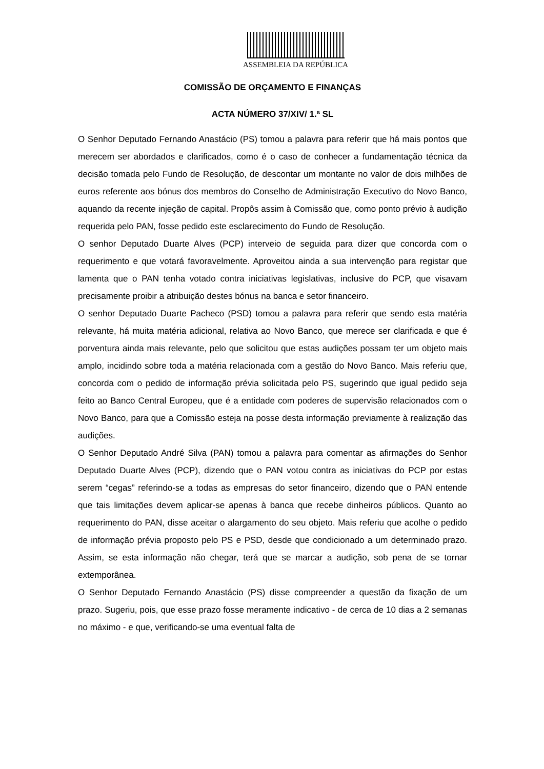ASSEMBLEIA DA REPÚBLICA
COMISSÃO DE ORÇAMENTO E FINANÇAS
ACTA NÚMERO 37/XIV/ 1.ª SL
O Senhor Deputado Fernando Anastácio (PS) tomou a palavra para referir que há mais pontos que merecem ser abordados e clarificados, como é o caso de conhecer a fundamentação técnica da decisão tomada pelo Fundo de Resolução, de descontar um montante no valor de dois milhões de euros referente aos bónus dos membros do Conselho de Administração Executivo do Novo Banco, aquando da recente injeção de capital. Propôs assim à Comissão que, como ponto prévio à audição requerida pelo PAN, fosse pedido este esclarecimento do Fundo de Resolução.
O senhor Deputado Duarte Alves (PCP) interveio de seguida para dizer que concorda com o requerimento e que votará favoravelmente. Aproveitou ainda a sua intervenção para registar que lamenta que o PAN tenha votado contra iniciativas legislativas, inclusive do PCP, que visavam precisamente proibir a atribuição destes bónus na banca e setor financeiro.
O senhor Deputado Duarte Pacheco (PSD) tomou a palavra para referir que sendo esta matéria relevante, há muita matéria adicional, relativa ao Novo Banco, que merece ser clarificada e que é porventura ainda mais relevante, pelo que solicitou que estas audições possam ter um objeto mais amplo, incidindo sobre toda a matéria relacionada com a gestão do Novo Banco. Mais referiu que, concorda com o pedido de informação prévia solicitada pelo PS, sugerindo que igual pedido seja feito ao Banco Central Europeu, que é a entidade com poderes de supervisão relacionados com o Novo Banco, para que a Comissão esteja na posse desta informação previamente à realização das audições.
O Senhor Deputado André Silva (PAN) tomou a palavra para comentar as afirmações do Senhor Deputado Duarte Alves (PCP), dizendo que o PAN votou contra as iniciativas do PCP por estas serem “cegas” referindo-se a todas as empresas do setor financeiro, dizendo que o PAN entende que tais limitações devem aplicar-se apenas à banca que recebe dinheiros públicos. Quanto ao requerimento do PAN, disse aceitar o alargamento do seu objeto. Mais referiu que acolhe o pedido de informação prévia proposto pelo PS e PSD, desde que condicionado a um determinado prazo. Assim, se esta informação não chegar, terá que se marcar a audição, sob pena de se tornar extemporânea.
O Senhor Deputado Fernando Anastácio (PS) disse compreender a questão da fixação de um prazo. Sugeriu, pois, que esse prazo fosse meramente indicativo - de cerca de 10 dias a 2 semanas no máximo - e que, verificando-se uma eventual falta de